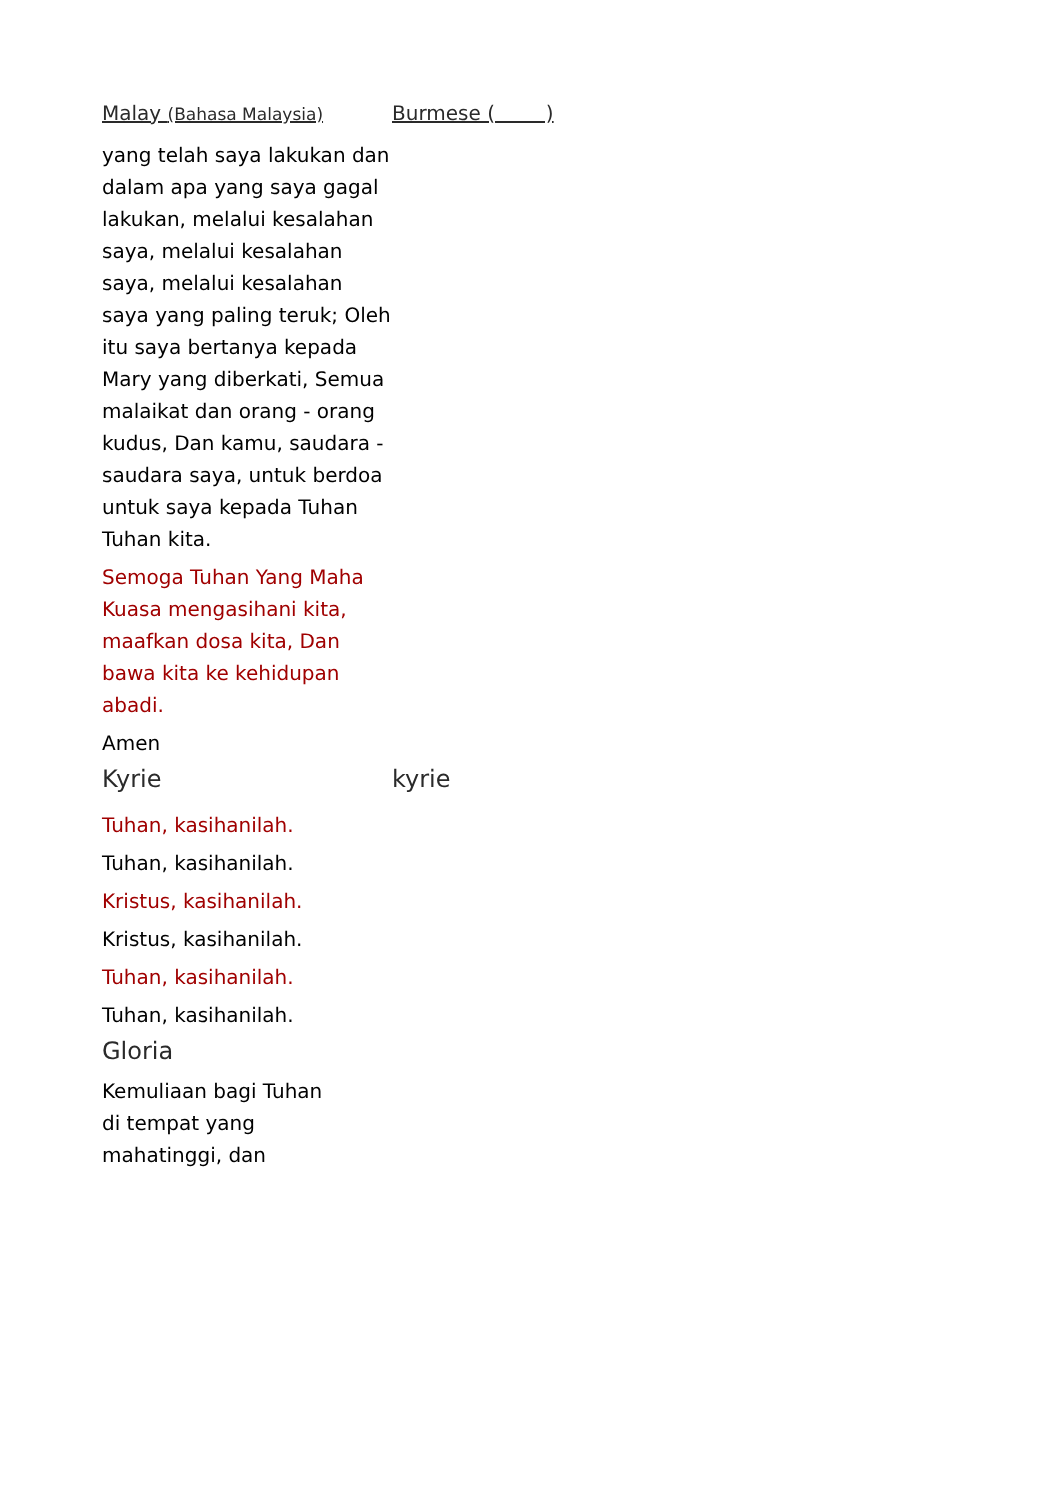Malay (Bahasa Malaysia)
Burmese ( )
yang telah saya lakukan dan dalam apa yang saya gagal lakukan, melalui kesalahan saya, melalui kesalahan saya, melalui kesalahan saya yang paling teruk; Oleh itu saya bertanya kepada Mary yang diberkati, Semua malaikat dan orang - orang kudus, Dan kamu, saudara - saudara saya, untuk berdoa untuk saya kepada Tuhan Tuhan kita.
Semoga Tuhan Yang Maha Kuasa mengasihani kita, maafkan dosa kita, Dan bawa kita ke kehidupan abadi.
Amen
Kyrie kyrie
Tuhan, kasihanilah.
Tuhan, kasihanilah.
Kristus, kasihanilah.
Kristus, kasihanilah.
Tuhan, kasihanilah.
Tuhan, kasihanilah.
Gloria
Kemuliaan bagi Tuhan di tempat yang mahatinggi, dan